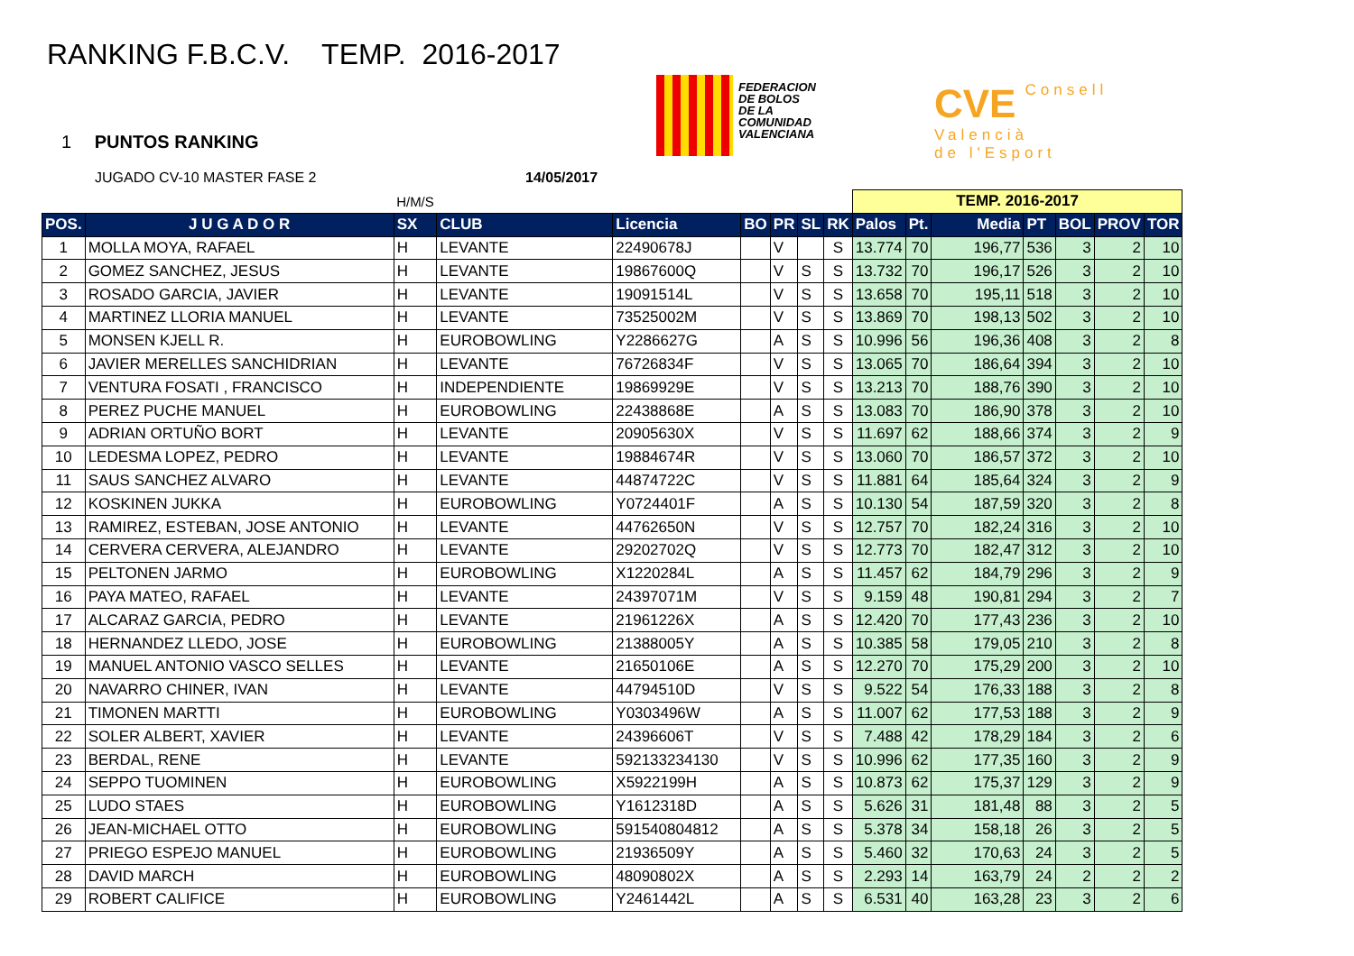RANKING F.B.C.V. TEMP. 2016-2017
FEDERACION
DE BOLOS
DE LA
COMUNIDAD
VALENCIANA
CVE Consell
Valencià
de l'Esport
1 PUNTOS RANKING
JUGADO CV-10 MASTER FASE 2 14/05/2017
| | | H/M/S | | | | | | | TEMP. 2016-2017 | | | | | | |
| POS. | J U G A D O R | SX | CLUB | Licencia | BO | PR | SL | RK | Palos | Pt. | Media | PT | BOL | PROV | TOR |
| 1 | MOLLA MOYA, RAFAEL | H | LEVANTE | 22490678J | | V | | S | 13.774 | 70 | 196,77 | 536 | 3 | 2 | 10 |
| 2 | GOMEZ SANCHEZ, JESUS | H | LEVANTE | 19867600Q | | V | S | S | 13.732 | 70 | 196,17 | 526 | 3 | 2 | 10 |
| 3 | ROSADO GARCIA, JAVIER | H | LEVANTE | 19091514L | | V | S | S | 13.658 | 70 | 195,11 | 518 | 3 | 2 | 10 |
| 4 | MARTINEZ LLORIA MANUEL | H | LEVANTE | 73525002M | | V | S | S | 13.869 | 70 | 198,13 | 502 | 3 | 2 | 10 |
| 5 | MONSEN KJELL R. | H | EUROBOWLING | Y2286627G | | A | S | S | 10.996 | 56 | 196,36 | 408 | 3 | 2 | 8 |
| 6 | JAVIER MERELLES SANCHIDRIAN | H | LEVANTE | 76726834F | | V | S | S | 13.065 | 70 | 186,64 | 394 | 3 | 2 | 10 |
| 7 | VENTURA FOSATI , FRANCISCO | H | INDEPENDIENTE | 19869929E | | V | S | S | 13.213 | 70 | 188,76 | 390 | 3 | 2 | 10 |
| 8 | PEREZ PUCHE MANUEL | H | EUROBOWLING | 22438868E | | A | S | S | 13.083 | 70 | 186,90 | 378 | 3 | 2 | 10 |
| 9 | ADRIAN ORTUÑO BORT | H | LEVANTE | 20905630X | | V | S | S | 11.697 | 62 | 188,66 | 374 | 3 | 2 | 9 |
| 10 | LEDESMA LOPEZ, PEDRO | H | LEVANTE | 19884674R | | V | S | S | 13.060 | 70 | 186,57 | 372 | 3 | 2 | 10 |
| 11 | SAUS SANCHEZ ALVARO | H | LEVANTE | 44874722C | | V | S | S | 11.881 | 64 | 185,64 | 324 | 3 | 2 | 9 |
| 12 | KOSKINEN JUKKA | H | EUROBOWLING | Y0724401F | | A | S | S | 10.130 | 54 | 187,59 | 320 | 3 | 2 | 8 |
| 13 | RAMIREZ, ESTEBAN, JOSE ANTONIO | H | LEVANTE | 44762650N | | V | S | S | 12.757 | 70 | 182,24 | 316 | 3 | 2 | 10 |
| 14 | CERVERA CERVERA, ALEJANDRO | H | LEVANTE | 29202702Q | | V | S | S | 12.773 | 70 | 182,47 | 312 | 3 | 2 | 10 |
| 15 | PELTONEN JARMO | H | EUROBOWLING | X1220284L | | A | S | S | 11.457 | 62 | 184,79 | 296 | 3 | 2 | 9 |
| 16 | PAYA MATEO, RAFAEL | H | LEVANTE | 24397071M | | V | S | S | 9.159 | 48 | 190,81 | 294 | 3 | 2 | 7 |
| 17 | ALCARAZ GARCIA, PEDRO | H | LEVANTE | 21961226X | | A | S | S | 12.420 | 70 | 177,43 | 236 | 3 | 2 | 10 |
| 18 | HERNANDEZ LLEDO, JOSE | H | EUROBOWLING | 21388005Y | | A | S | S | 10.385 | 58 | 179,05 | 210 | 3 | 2 | 8 |
| 19 | MANUEL ANTONIO VASCO SELLES | H | LEVANTE | 21650106E | | A | S | S | 12.270 | 70 | 175,29 | 200 | 3 | 2 | 10 |
| 20 | NAVARRO CHINER, IVAN | H | LEVANTE | 44794510D | | V | S | S | 9.522 | 54 | 176,33 | 188 | 3 | 2 | 8 |
| 21 | TIMONEN MARTTI | H | EUROBOWLING | Y0303496W | | A | S | S | 11.007 | 62 | 177,53 | 188 | 3 | 2 | 9 |
| 22 | SOLER ALBERT, XAVIER | H | LEVANTE | 24396606T | | V | S | S | 7.488 | 42 | 178,29 | 184 | 3 | 2 | 6 |
| 23 | BERDAL, RENE | H | LEVANTE | 592133234130 | | V | S | S | 10.996 | 62 | 177,35 | 160 | 3 | 2 | 9 |
| 24 | SEPPO TUOMINEN | H | EUROBOWLING | X5922199H | | A | S | S | 10.873 | 62 | 175,37 | 129 | 3 | 2 | 9 |
| 25 | LUDO STAES | H | EUROBOWLING | Y1612318D | | A | S | S | 5.626 | 31 | 181,48 | 88 | 3 | 2 | 5 |
| 26 | JEAN-MICHAEL OTTO | H | EUROBOWLING | 591540804812 | | A | S | S | 5.378 | 34 | 158,18 | 26 | 3 | 2 | 5 |
| 27 | PRIEGO ESPEJO MANUEL | H | EUROBOWLING | 21936509Y | | A | S | S | 5.460 | 32 | 170,63 | 24 | 3 | 2 | 5 |
| 28 | DAVID MARCH | H | EUROBOWLING | 48090802X | | A | S | S | 2.293 | 14 | 163,79 | 24 | 2 | 2 | 2 |
| 29 | ROBERT CALIFICE | H | EUROBOWLING | Y2461442L | | A | S | S | 6.531 | 40 | 163,28 | 23 | 3 | 2 | 6 |